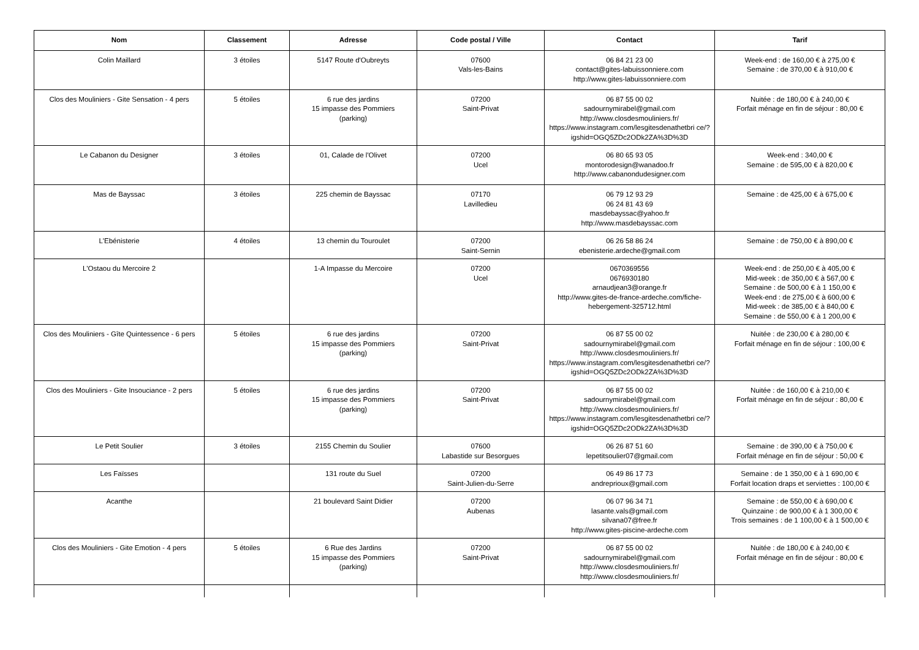| Nom | Classement | Adresse | Code postal / Ville | Contact | Tarif |
| --- | --- | --- | --- | --- | --- |
| Colin Maillard | 3 étoiles | 5147 Route d'Oubreyts | 07600 Vals-les-Bains | 06 84 21 23 00 contact@gites-labuissonniere.com http://www.gites-labuissonniere.com | Week-end : de 160,00 € à 275,00 € Semaine : de 370,00 € à 910,00 € |
| Clos des Mouliniers - Gite Sensation - 4 pers | 5 étoiles | 6 rue des jardins 15 impasse des Pommiers (parking) | 07200 Saint-Privat | 06 87 55 00 02 sadournymirabel@gmail.com http://www.closdesmouliniers.fr/ https://www.instagram.com/lesgitesdenathetbri ce/?igshid=OGQ5ZDc2ODk2ZA%3D%3D | Nuitée : de 180,00 € à 240,00 € Forfait ménage en fin de séjour : 80,00 € |
| Le Cabanon du Designer | 3 étoiles | 01, Calade de l'Olivet | 07200 Ucel | 06 80 65 93 05 montorodesign@wanadoo.fr http://www.cabanondudesigner.com | Week-end : 340,00 € Semaine : de 595,00 € à 820,00 € |
| Mas de Bayssac | 3 étoiles | 225 chemin de Bayssac | 07170 Lavilledieu | 06 79 12 93 29 06 24 81 43 69 masdebayssac@yahoo.fr http://www.masdebayssac.com | Semaine : de 425,00 € à 675,00 € |
| L'Ebénisterie | 4 étoiles | 13 chemin du Touroulet | 07200 Saint-Sernin | 06 26 58 86 24 ebenisterie.ardeche@gmail.com | Semaine : de 750,00 € à 890,00 € |
| L'Ostaou du Mercoire 2 | | 1-A Impasse du Mercoire | 07200 Ucel | 0670369556 0676930180 arnaudjean3@orange.fr http://www.gites-de-france-ardeche.com/fiche-hebergement-325712.html | Week-end : de 250,00 € à 405,00 € Mid-week : de 350,00 € à 567,00 € Semaine : de 500,00 € à 1 150,00 € Week-end : de 275,00 € à 600,00 € Mid-week : de 385,00 € à 840,00 € Semaine : de 550,00 € à 1 200,00 € |
| Clos des Mouliniers - Gîte Quintessence - 6 pers | 5 étoiles | 6 rue des jardins 15 impasse des Pommiers (parking) | 07200 Saint-Privat | 06 87 55 00 02 sadournymirabel@gmail.com http://www.closdesmouliniers.fr/ https://www.instagram.com/lesgitesdenathetbri ce/?igshid=OGQ5ZDc2ODk2ZA%3D%3D | Nuitée : de 230,00 € à 280,00 € Forfait ménage en fin de séjour : 100,00 € |
| Clos des Mouliniers - Gite Insouciance - 2 pers | 5 étoiles | 6 rue des jardins 15 impasse des Pommiers (parking) | 07200 Saint-Privat | 06 87 55 00 02 sadournymirabel@gmail.com http://www.closdesmouliniers.fr/ https://www.instagram.com/lesgitesdenathetbri ce/?igshid=OGQ5ZDc2ODk2ZA%3D%3D | Nuitée : de 160,00 € à 210,00 € Forfait ménage en fin de séjour : 80,00 € |
| Le Petit Soulier | 3 étoiles | 2155 Chemin du Soulier | 07600 Labastide sur Besorgues | 06 26 87 51 60 lepetitsoulier07@gmail.com | Semaine : de 390,00 € à 750,00 € Forfait ménage en fin de séjour : 50,00 € |
| Les Faïsses | | 131 route du Suel | 07200 Saint-Julien-du-Serre | 06 49 86 17 73 andreprioux@gmail.com | Semaine : de 1 350,00 € à 1 690,00 € Forfait location draps et serviettes : 100,00 € |
| Acanthe | | 21 boulevard Saint Didier | 07200 Aubenas | 06 07 96 34 71 lasante.vals@gmail.com silvana07@free.fr http://www.gites-piscine-ardeche.com | Semaine : de 550,00 € à 690,00 € Quinzaine : de 900,00 € à 1 300,00 € Trois semaines : de 1 100,00 € à 1 500,00 € |
| Clos des Mouliniers - Gite Emotion - 4 pers | 5 étoiles | 6 Rue des Jardins 15 impasse des Pommiers (parking) | 07200 Saint-Privat | 06 87 55 00 02 sadournymirabel@gmail.com http://www.closdesmouliniers.fr/ http://www.closdesmouliniers.fr/ | Nuitée : de 180,00 € à 240,00 € Forfait ménage en fin de séjour : 80,00 € |